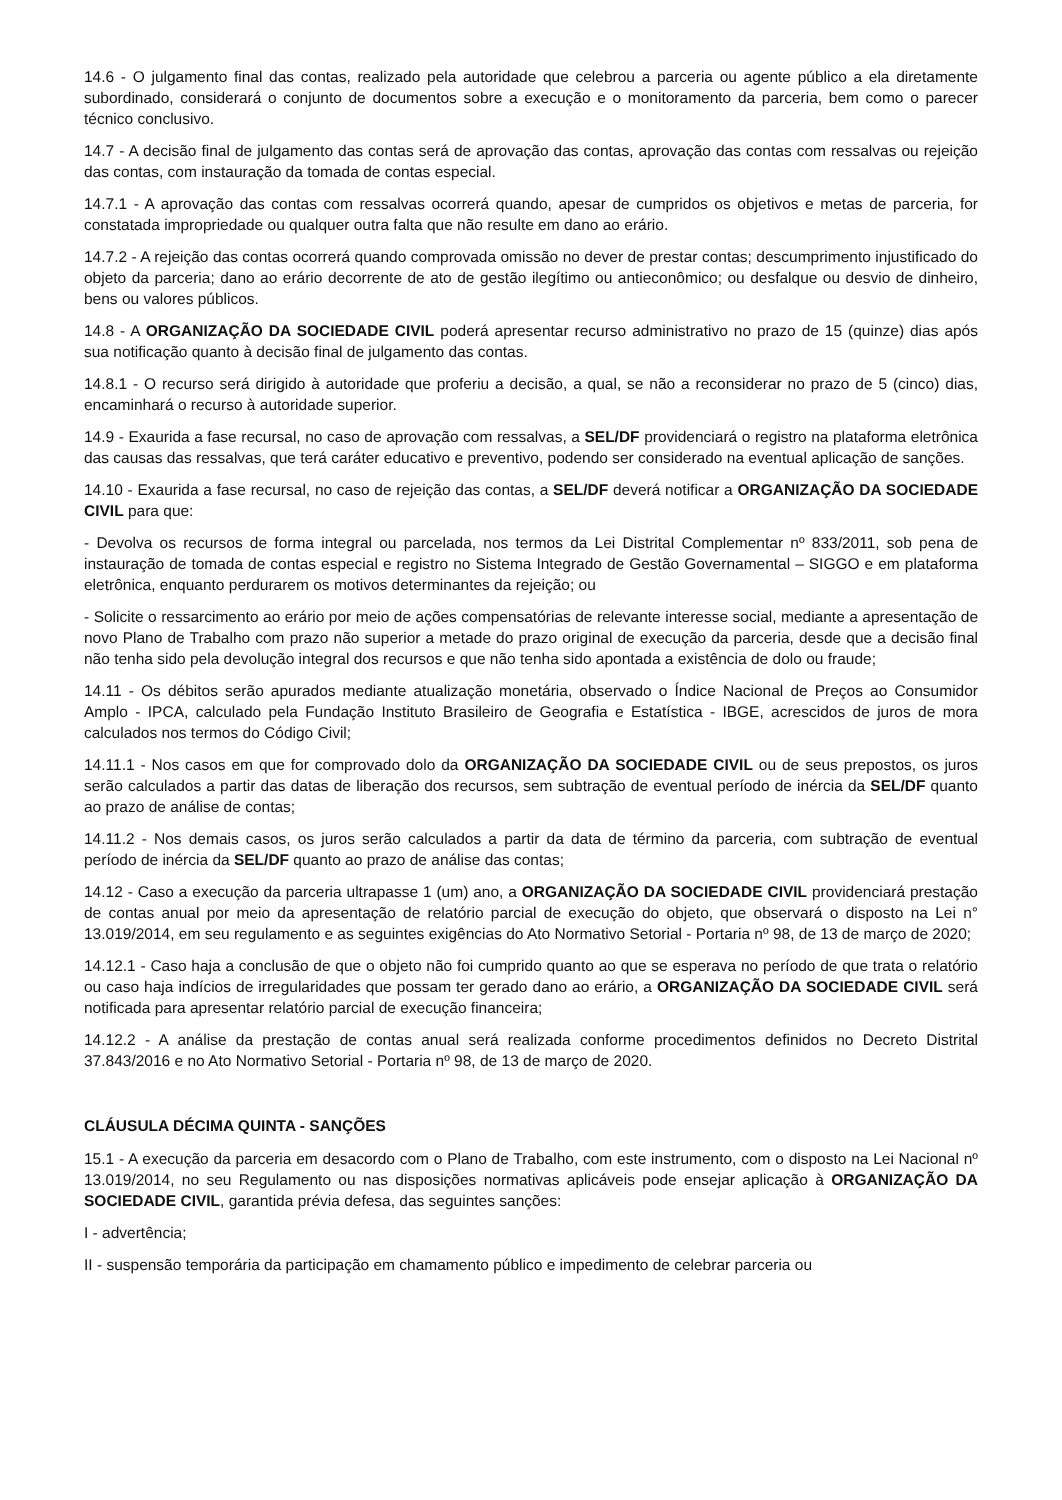14.6 - O julgamento final das contas, realizado pela autoridade que celebrou a parceria ou agente público a ela diretamente subordinado, considerará o conjunto de documentos sobre a execução e o monitoramento da parceria, bem como o parecer técnico conclusivo.
14.7 - A decisão final de julgamento das contas será de aprovação das contas, aprovação das contas com ressalvas ou rejeição das contas, com instauração da tomada de contas especial.
14.7.1 - A aprovação das contas com ressalvas ocorrerá quando, apesar de cumpridos os objetivos e metas de parceria, for constatada impropriedade ou qualquer outra falta que não resulte em dano ao erário.
14.7.2 - A rejeição das contas ocorrerá quando comprovada omissão no dever de prestar contas; descumprimento injustificado do objeto da parceria; dano ao erário decorrente de ato de gestão ilegítimo ou antieconômico; ou desfalque ou desvio de dinheiro, bens ou valores públicos.
14.8 - A ORGANIZAÇÃO DA SOCIEDADE CIVIL poderá apresentar recurso administrativo no prazo de 15 (quinze) dias após sua notificação quanto à decisão final de julgamento das contas.
14.8.1 - O recurso será dirigido à autoridade que proferiu a decisão, a qual, se não a reconsiderar no prazo de 5 (cinco) dias, encaminhará o recurso à autoridade superior.
14.9 - Exaurida a fase recursal, no caso de aprovação com ressalvas, a SEL/DF providenciará o registro na plataforma eletrônica das causas das ressalvas, que terá caráter educativo e preventivo, podendo ser considerado na eventual aplicação de sanções.
14.10 - Exaurida a fase recursal, no caso de rejeição das contas, a SEL/DF deverá notificar a ORGANIZAÇÃO DA SOCIEDADE CIVIL para que:
- Devolva os recursos de forma integral ou parcelada, nos termos da Lei Distrital Complementar nº 833/2011, sob pena de instauração de tomada de contas especial e registro no Sistema Integrado de Gestão Governamental – SIGGO e em plataforma eletrônica, enquanto perdurarem os motivos determinantes da rejeição; ou
- Solicite o ressarcimento ao erário por meio de ações compensatórias de relevante interesse social, mediante a apresentação de novo Plano de Trabalho com prazo não superior a metade do prazo original de execução da parceria, desde que a decisão final não tenha sido pela devolução integral dos recursos e que não tenha sido apontada a existência de dolo ou fraude;
14.11 - Os débitos serão apurados mediante atualização monetária, observado o Índice Nacional de Preços ao Consumidor Amplo - IPCA, calculado pela Fundação Instituto Brasileiro de Geografia e Estatística - IBGE, acrescidos de juros de mora calculados nos termos do Código Civil;
14.11.1 - Nos casos em que for comprovado dolo da ORGANIZAÇÃO DA SOCIEDADE CIVIL ou de seus prepostos, os juros serão calculados a partir das datas de liberação dos recursos, sem subtração de eventual período de inércia da SEL/DF quanto ao prazo de análise de contas;
14.11.2 - Nos demais casos, os juros serão calculados a partir da data de término da parceria, com subtração de eventual período de inércia da SEL/DF quanto ao prazo de análise das contas;
14.12 - Caso a execução da parceria ultrapasse 1 (um) ano, a ORGANIZAÇÃO DA SOCIEDADE CIVIL providenciará prestação de contas anual por meio da apresentação de relatório parcial de execução do objeto, que observará o disposto na Lei n° 13.019/2014, em seu regulamento e as seguintes exigências do Ato Normativo Setorial - Portaria nº 98, de 13 de março de 2020;
14.12.1 - Caso haja a conclusão de que o objeto não foi cumprido quanto ao que se esperava no período de que trata o relatório ou caso haja indícios de irregularidades que possam ter gerado dano ao erário, a ORGANIZAÇÃO DA SOCIEDADE CIVIL será notificada para apresentar relatório parcial de execução financeira;
14.12.2 - A análise da prestação de contas anual será realizada conforme procedimentos definidos no Decreto Distrital 37.843/2016 e no Ato Normativo Setorial - Portaria nº 98, de 13 de março de 2020.
CLÁUSULA DÉCIMA QUINTA - SANÇÕES
15.1 - A execução da parceria em desacordo com o Plano de Trabalho, com este instrumento, com o disposto na Lei Nacional nº 13.019/2014, no seu Regulamento ou nas disposições normativas aplicáveis pode ensejar aplicação à ORGANIZAÇÃO DA SOCIEDADE CIVIL, garantida prévia defesa, das seguintes sanções:
I - advertência;
II - suspensão temporária da participação em chamamento público e impedimento de celebrar parceria ou